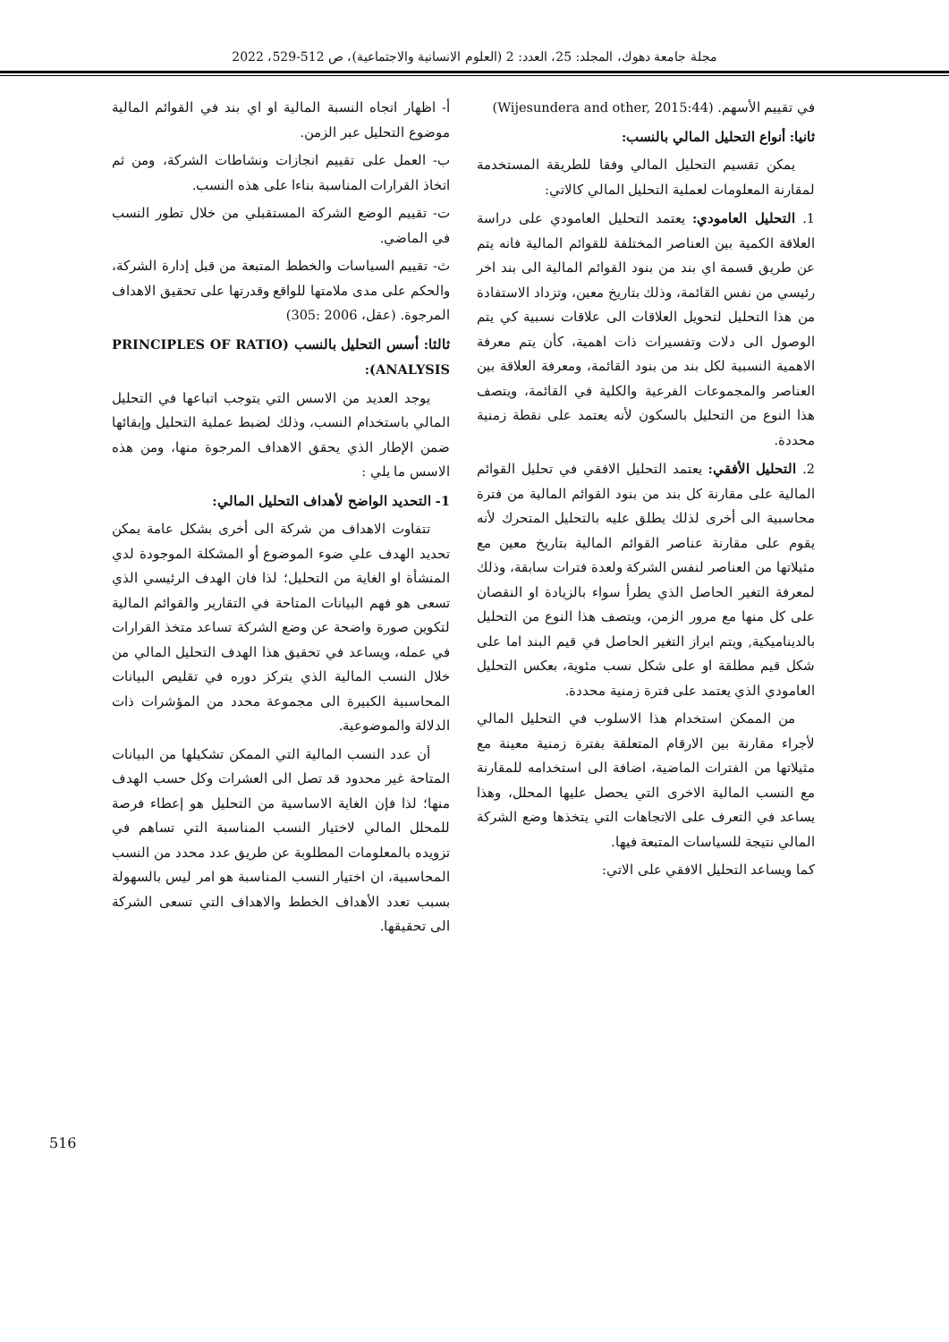مجلة جامعة دهوك، المجلد: 25، العدد: 2 (العلوم الانسانية والاجتماعية)، ص 512-529، 2022
في تقييم الأسهم. (Wijesundera and other, 2015:44)
ثانيا: أنواع التحليل المالي بالنسب:
يمكن تقسيم التحليل المالي وفقا للطريقة المستخدمة لمقارنة المعلومات لعملية التحليل المالي كالاتي:
1. التحليل العامودي: يعتمد التحليل العامودي على دراسة العلاقة الكمية بين العناصر المختلفة للقوائم المالية فانه يتم عن طريق قسمة اي بند من بنود القوائم المالية الى بند اخر رئيسي من نفس القائمة، وذلك بتاريخ معين، وتزداد الاستفادة من هذا التحليل لتحويل العلاقات الى علاقات نسبية كي يتم الوصول الى دلات وتفسيرات ذات اهمية، كأن يتم معرفة الاهمية النسبية لكل بند من بنود القائمة، ومعرفة العلاقة بين العناصر والمجموعات الفرعية والكلية في القائمة، ويتصف هذا النوع من التحليل بالسكون لأنه يعتمد على نقطة زمنية محددة.
2. التحليل الأفقي: يعتمد التحليل الافقي في تحليل القوائم المالية على مقارنة كل بند من بنود القوائم المالية من فترة محاسبية الى أخرى لذلك يطلق عليه بالتحليل المتحرك لأنه يقوم على مقارنة عناصر القوائم المالية بتاريخ معين مع مثيلاتها من العناصر لنفس الشركة ولعدة فترات سابقة، وذلك لمعرفة التغير الحاصل الذي يطرأ سواء بالزيادة او النقصان على كل منها مع مرور الزمن، ويتصف هذا النوع من التحليل بالديناميكية, ويتم ابراز التغير الحاصل في قيم البند اما على شكل قيم مطلقة او على شكل نسب مئوية، بعكس التحليل العامودي الذي يعتمد على فترة زمنية محددة.
من الممكن استخدام هذا الاسلوب في التحليل المالي لأجراء مقارنة بين الارقام المتعلقة بفترة زمنية معينة مع مثيلاتها من الفترات الماضية، اضافة الى استخدامه للمقارنة مع النسب المالية الاخرى التي يحصل عليها المحلل، وهذا يساعد في التعرف على الاتجاهات التي يتخذها وضع الشركة المالي نتيجة للسياسات المتبعة فيها.
كما ويساعد التحليل الافقي على الاتي:
أ- اظهار اتجاه النسبة المالية او اي بند في القوائم المالية موضوع التحليل عبر الزمن.
ب- العمل على تقييم انجازات ونشاطات الشركة، ومن ثم اتخاذ القرارات المناسبة بناءا على هذه النسب.
ت- تقييم الوضع الشركة المستقبلي من خلال تطور النسب في الماضي.
ث- تقييم السياسات والخطط المتبعة من قبل إدارة الشركة، والحكم على مدى ملامتها للواقع وقدرتها على تحقيق الاهداف المرجوة. (عقل، 2006 :305)
ثالثا: أسس التحليل بالنسب (PRINCIPLES OF RATIO ANALYSIS):
يوجد العديد من الاسس التي يتوجب اتباعها في التحليل المالي باستخدام النسب، وذلك لضبط عملية التحليل وإبقائها ضمن الإطار الذي يحقق الاهداف المرجوة منها، ومن هذه الاسس ما يلي :
1- التحديد الواضح لأهداف التحليل المالي:
تتفاوت الاهداف من شركة الى أخرى بشكل عامة يمكن تحديد الهدف علي ضوء الموضوع أو المشكلة الموجودة لدي المنشأة او الغاية من التحليل؛ لذا فان الهدف الرئيسي الذي تسعى هو فهم البيانات المتاحة في التقارير والقوائم المالية لتكوين صورة واضحة عن وضع الشركة تساعد متخذ القرارات في عمله، ويساعد في تحقيق هذا الهدف التحليل المالي من خلال النسب المالية الذي يتركز دوره في تقليص البيانات المحاسبية الكبيرة الى مجموعة محدد من المؤشرات ذات الدلالة والموضوعية.
أن عدد النسب المالية التي الممكن تشكيلها من البيانات المتاحة غير محدود قد تصل الى العشرات وكل حسب الهدف منها؛ لذا فإن الغاية الاساسية من التحليل هو إعطاء فرصة للمحلل المالي لاختيار النسب المناسبة التي تساهم في تزويده بالمعلومات المطلوبة عن طريق عدد محدد من النسب المحاسبية، ان اختيار النسب المناسبة هو امر ليس بالسهولة بسبب تعدد الأهداف الخطط والاهداف التي تسعى الشركة الى تحقيقها.
516